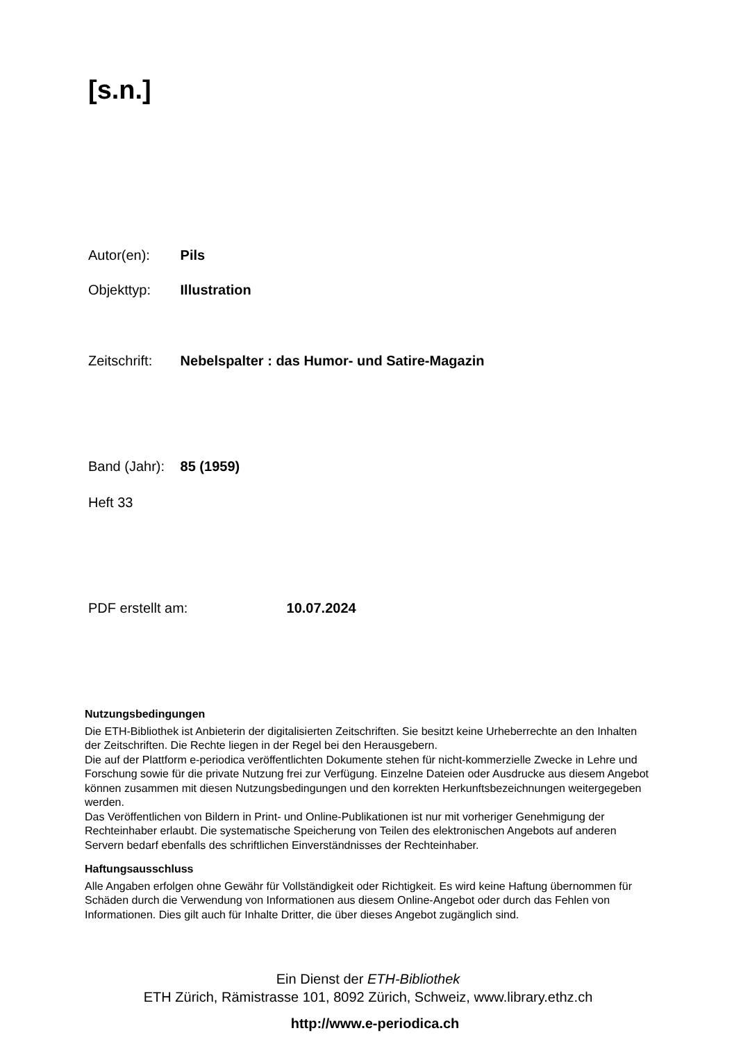[s.n.]
Autor(en): Pils
Objekttyp: Illustration
Zeitschrift: Nebelspalter : das Humor- und Satire-Magazin
Band (Jahr): 85 (1959)
Heft 33
PDF erstellt am: 10.07.2024
Nutzungsbedingungen
Die ETH-Bibliothek ist Anbieterin der digitalisierten Zeitschriften. Sie besitzt keine Urheberrechte an den Inhalten der Zeitschriften. Die Rechte liegen in der Regel bei den Herausgebern.
Die auf der Plattform e-periodica veröffentlichten Dokumente stehen für nicht-kommerzielle Zwecke in Lehre und Forschung sowie für die private Nutzung frei zur Verfügung. Einzelne Dateien oder Ausdrucke aus diesem Angebot können zusammen mit diesen Nutzungsbedingungen und den korrekten Herkunftsbezeichnungen weitergegeben werden.
Das Veröffentlichen von Bildern in Print- und Online-Publikationen ist nur mit vorheriger Genehmigung der Rechteinhaber erlaubt. Die systematische Speicherung von Teilen des elektronischen Angebots auf anderen Servern bedarf ebenfalls des schriftlichen Einverständnisses der Rechteinhaber.
Haftungsausschluss
Alle Angaben erfolgen ohne Gewähr für Vollständigkeit oder Richtigkeit. Es wird keine Haftung übernommen für Schäden durch die Verwendung von Informationen aus diesem Online-Angebot oder durch das Fehlen von Informationen. Dies gilt auch für Inhalte Dritter, die über dieses Angebot zugänglich sind.
Ein Dienst der ETH-Bibliothek
ETH Zürich, Rämistrasse 101, 8092 Zürich, Schweiz, www.library.ethz.ch
http://www.e-periodica.ch